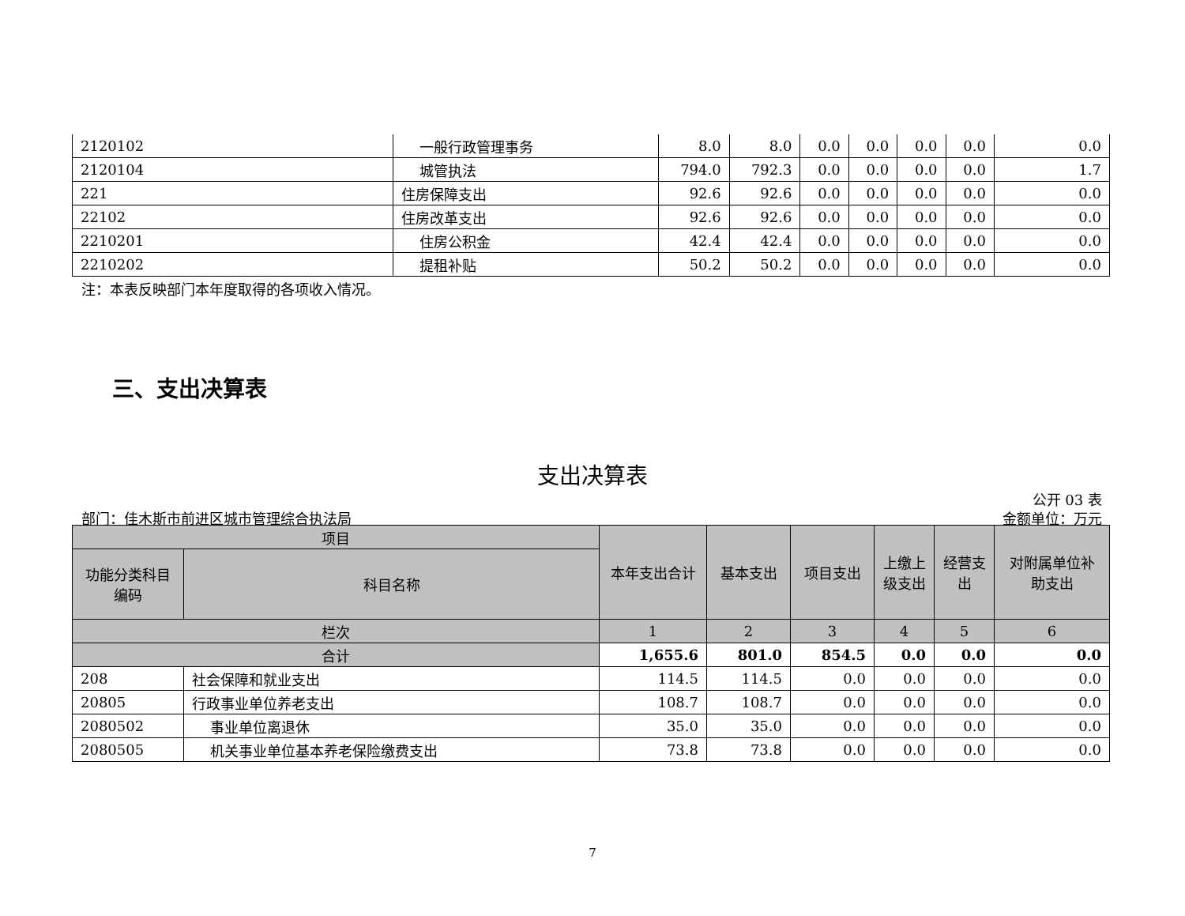| 2120102 | 一般行政管理事务 | 8.0 | 8.0 | 0.0 | 0.0 | 0.0 | 0.0 | 0.0 |
| 2120104 | 城管执法 | 794.0 | 792.3 | 0.0 | 0.0 | 0.0 | 0.0 | 1.7 |
| 221 | 住房保障支出 | 92.6 | 92.6 | 0.0 | 0.0 | 0.0 | 0.0 | 0.0 |
| 22102 | 住房改革支出 | 92.6 | 92.6 | 0.0 | 0.0 | 0.0 | 0.0 | 0.0 |
| 2210201 | 住房公积金 | 42.4 | 42.4 | 0.0 | 0.0 | 0.0 | 0.0 | 0.0 |
| 2210202 | 提租补贴 | 50.2 | 50.2 | 0.0 | 0.0 | 0.0 | 0.0 | 0.0 |
注：本表反映部门本年度取得的各项收入情况。
三、支出决算表
支出决算表
公开 03 表
部门：佳木斯市前进区城市管理综合执法局 金额单位：万元
| 项目 | | 本年支出合计 | 基本支出 | 项目支出 | 上缴上级支出 | 经营支出 | 对附属单位补助支出 |
| --- | --- | --- | --- | --- | --- | --- | --- |
| 功能分类科目编码 | 科目名称 | | | | | | |
| 栏次 | | 1 | 2 | 3 | 4 | 5 | 6 |
| 合计 | | 1,655.6 | 801.0 | 854.5 | 0.0 | 0.0 | 0.0 |
| 208 | 社会保障和就业支出 | 114.5 | 114.5 | 0.0 | 0.0 | 0.0 | 0.0 |
| 20805 | 行政事业单位养老支出 | 108.7 | 108.7 | 0.0 | 0.0 | 0.0 | 0.0 |
| 2080502 | 事业单位离退休 | 35.0 | 35.0 | 0.0 | 0.0 | 0.0 | 0.0 |
| 2080505 | 机关事业单位基本养老保险缴费支出 | 73.8 | 73.8 | 0.0 | 0.0 | 0.0 | 0.0 |
7